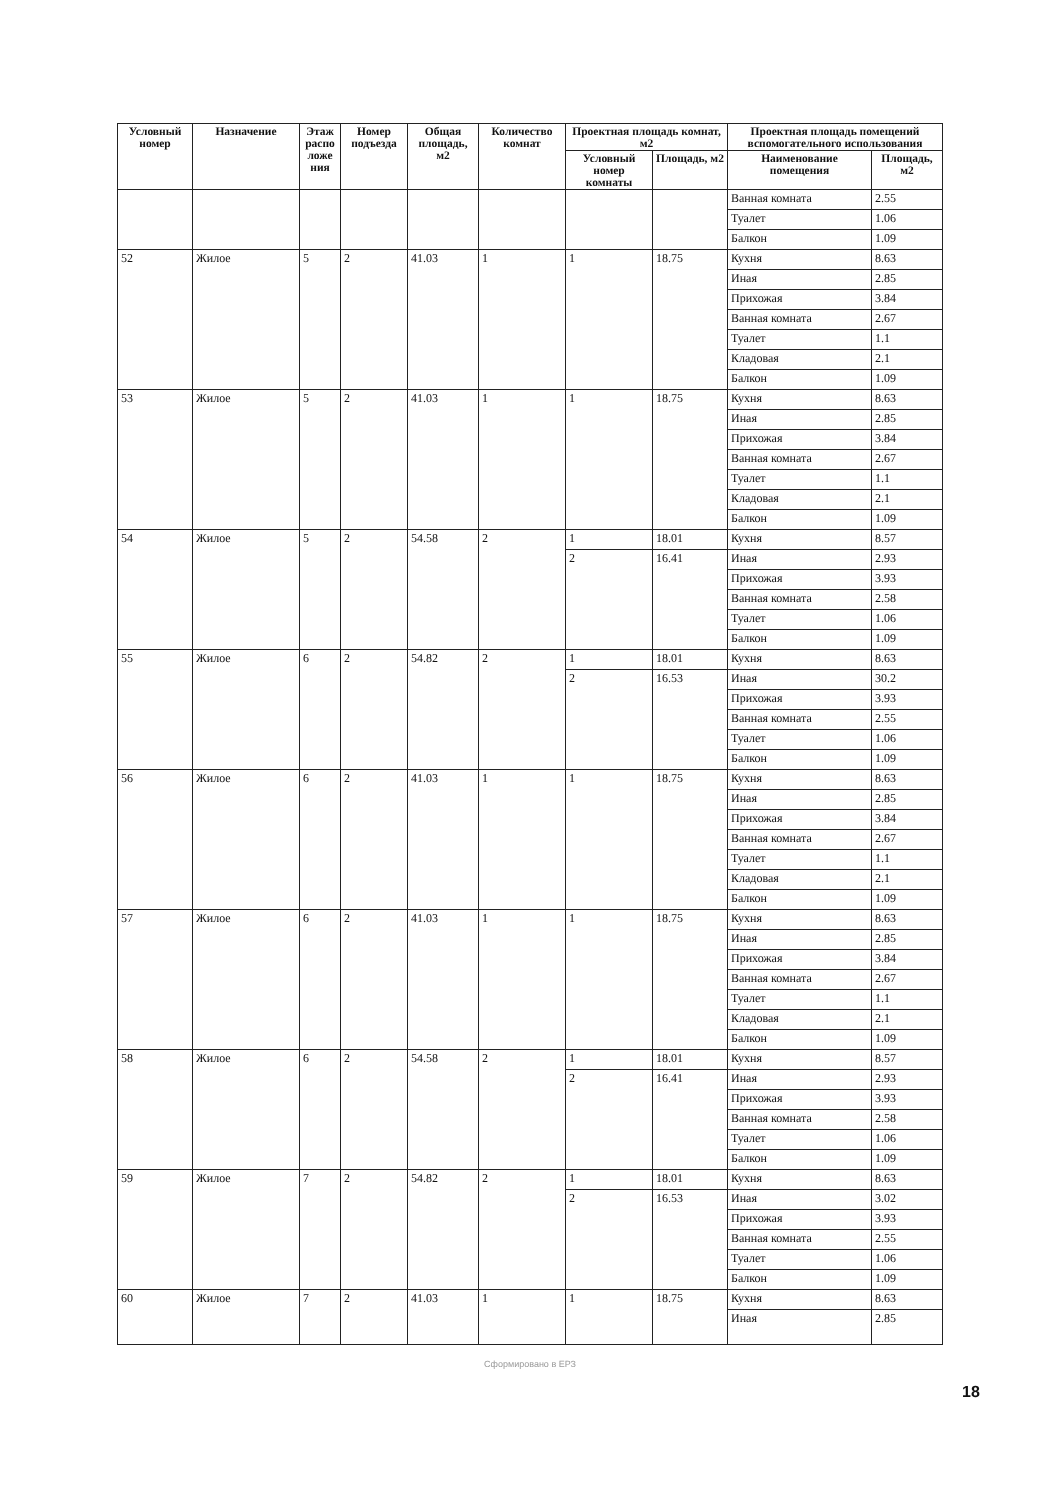| Условный номер | Назначение | Этаж распо ложе ния | Номер подъезда | Общая площадь, м2 | Количество комнат | Проектная площадь комнат, м2 | | Проектная площадь помещений вспомогательного использования | |
| --- | --- | --- | --- | --- | --- | --- | --- | --- | --- |
| | | | | | | Условный номер комнаты | Площадь, м2 | Наименование помещения | Площадь, м2 |
| | | | | | | | | Ванная комната | 2.55 |
| | | | | | | | | Туалет | 1.06 |
| | | | | | | | | Балкон | 1.09 |
| 52 | Жилое | 5 | 2 | 41.03 | 1 | 1 | 18.75 | Кухня | 8.63 |
| | | | | | | | | Иная | 2.85 |
| | | | | | | | | Прихожая | 3.84 |
| | | | | | | | | Ванная комната | 2.67 |
| | | | | | | | | Туалет | 1.1 |
| | | | | | | | | Кладовая | 2.1 |
| | | | | | | | | Балкон | 1.09 |
| 53 | Жилое | 5 | 2 | 41.03 | 1 | 1 | 18.75 | Кухня | 8.63 |
| | | | | | | | | Иная | 2.85 |
| | | | | | | | | Прихожая | 3.84 |
| | | | | | | | | Ванная комната | 2.67 |
| | | | | | | | | Туалет | 1.1 |
| | | | | | | | | Кладовая | 2.1 |
| | | | | | | | | Балкон | 1.09 |
| 54 | Жилое | 5 | 2 | 54.58 | 2 | 1 | 18.01 | Кухня | 8.57 |
| | | | | | | 2 | 16.41 | Иная | 2.93 |
| | | | | | | | | Прихожая | 3.93 |
| | | | | | | | | Ванная комната | 2.58 |
| | | | | | | | | Туалет | 1.06 |
| | | | | | | | | Балкон | 1.09 |
| 55 | Жилое | 6 | 2 | 54.82 | 2 | 1 | 18.01 | Кухня | 8.63 |
| | | | | | | 2 | 16.53 | Иная | 30.2 |
| | | | | | | | | Прихожая | 3.93 |
| | | | | | | | | Ванная комната | 2.55 |
| | | | | | | | | Туалет | 1.06 |
| | | | | | | | | Балкон | 1.09 |
| 56 | Жилое | 6 | 2 | 41.03 | 1 | 1 | 18.75 | Кухня | 8.63 |
| | | | | | | | | Иная | 2.85 |
| | | | | | | | | Прихожая | 3.84 |
| | | | | | | | | Ванная комната | 2.67 |
| | | | | | | | | Туалет | 1.1 |
| | | | | | | | | Кладовая | 2.1 |
| | | | | | | | | Балкон | 1.09 |
| 57 | Жилое | 6 | 2 | 41.03 | 1 | 1 | 18.75 | Кухня | 8.63 |
| | | | | | | | | Иная | 2.85 |
| | | | | | | | | Прихожая | 3.84 |
| | | | | | | | | Ванная комната | 2.67 |
| | | | | | | | | Туалет | 1.1 |
| | | | | | | | | Кладовая | 2.1 |
| | | | | | | | | Балкон | 1.09 |
| 58 | Жилое | 6 | 2 | 54.58 | 2 | 1 | 18.01 | Кухня | 8.57 |
| | | | | | | 2 | 16.41 | Иная | 2.93 |
| | | | | | | | | Прихожая | 3.93 |
| | | | | | | | | Ванная комната | 2.58 |
| | | | | | | | | Туалет | 1.06 |
| | | | | | | | | Балкон | 1.09 |
| 59 | Жилое | 7 | 2 | 54.82 | 2 | 1 | 18.01 | Кухня | 8.63 |
| | | | | | | 2 | 16.53 | Иная | 3.02 |
| | | | | | | | | Прихожая | 3.93 |
| | | | | | | | | Ванная комната | 2.55 |
| | | | | | | | | Туалет | 1.06 |
| | | | | | | | | Балкон | 1.09 |
| 60 | Жилое | 7 | 2 | 41.03 | 1 | 1 | 18.75 | Кухня | 8.63 |
| | | | | | | | | Иная | 2.85 |
Сформировано в ЕРЗ
18